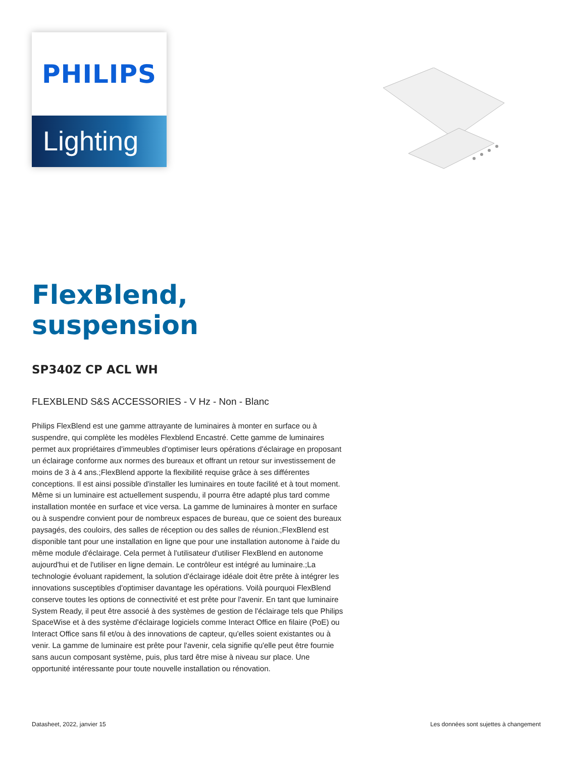PHILIPS
Lighting
FlexBlend, suspension
SP340Z CP ACL WH
FLEXBLEND S&S ACCESSORIES - V Hz - Non - Blanc
Philips FlexBlend est une gamme attrayante de luminaires à monter en surface ou à suspendre, qui complète les modèles Flexblend Encastré. Cette gamme de luminaires permet aux propriétaires d'immeubles d'optimiser leurs opérations d'éclairage en proposant un éclairage conforme aux normes des bureaux et offrant un retour sur investissement de moins de 3 à 4 ans.;FlexBlend apporte la flexibilité requise grâce à ses différentes conceptions. Il est ainsi possible d'installer les luminaires en toute facilité et à tout moment. Même si un luminaire est actuellement suspendu, il pourra être adapté plus tard comme installation montée en surface et vice versa. La gamme de luminaires à monter en surface ou à suspendre convient pour de nombreux espaces de bureau, que ce soient des bureaux paysagés, des couloirs, des salles de réception ou des salles de réunion.;FlexBlend est disponible tant pour une installation en ligne que pour une installation autonome à l'aide du même module d'éclairage. Cela permet à l'utilisateur d'utiliser FlexBlend en autonome aujourd'hui et de l'utiliser en ligne demain. Le contrôleur est intégré au luminaire.;La technologie évoluant rapidement, la solution d'éclairage idéale doit être prête à intégrer les innovations susceptibles d'optimiser davantage les opérations. Voilà pourquoi FlexBlend conserve toutes les options de connectivité et est prête pour l'avenir. En tant que luminaire System Ready, il peut être associé à des systèmes de gestion de l'éclairage tels que Philips SpaceWise et à des système d'éclairage logiciels comme Interact Office en filaire (PoE) ou Interact Office sans fil et/ou à des innovations de capteur, qu'elles soient existantes ou à venir. La gamme de luminaire est prête pour l'avenir, cela signifie qu'elle peut être fournie sans aucun composant système, puis, plus tard être mise à niveau sur place. Une opportunité intéressante pour toute nouvelle installation ou rénovation.
Datasheet, 2022, janvier 15 Les données sont sujettes à changement